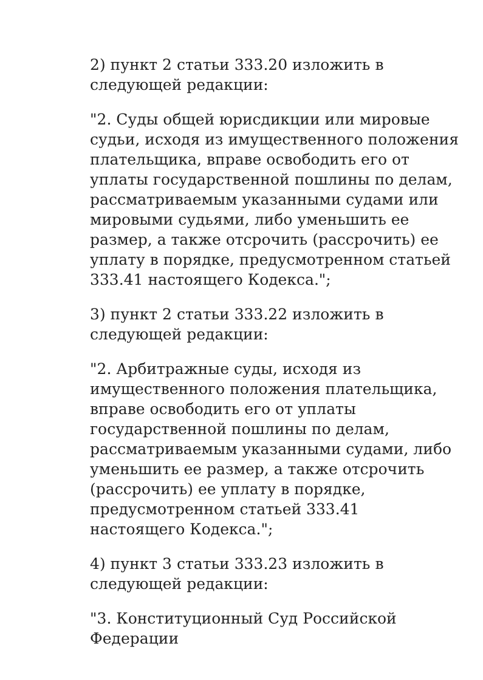2) пункт 2 статьи 333.20 изложить в следующей редакции:
"2. Суды общей юрисдикции или мировые судьи, исходя из имущественного положения плательщика, вправе освободить его от уплаты государственной пошлины по делам, рассматриваемым указанными судами или мировыми судьями, либо уменьшить ее размер, а также отсрочить (рассрочить) ее уплату в порядке, предусмотренном статьей 333.41 настоящего Кодекса.";
3) пункт 2 статьи 333.22 изложить в следующей редакции:
"2. Арбитражные суды, исходя из имущественного положения плательщика, вправе освободить его от уплаты государственной пошлины по делам, рассматриваемым указанными судами, либо уменьшить ее размер, а также отсрочить (рассрочить) ее уплату в порядке, предусмотренном статьей 333.41 настоящего Кодекса.";
4) пункт 3 статьи 333.23 изложить в следующей редакции:
"3. Конституционный Суд Российской Федерации